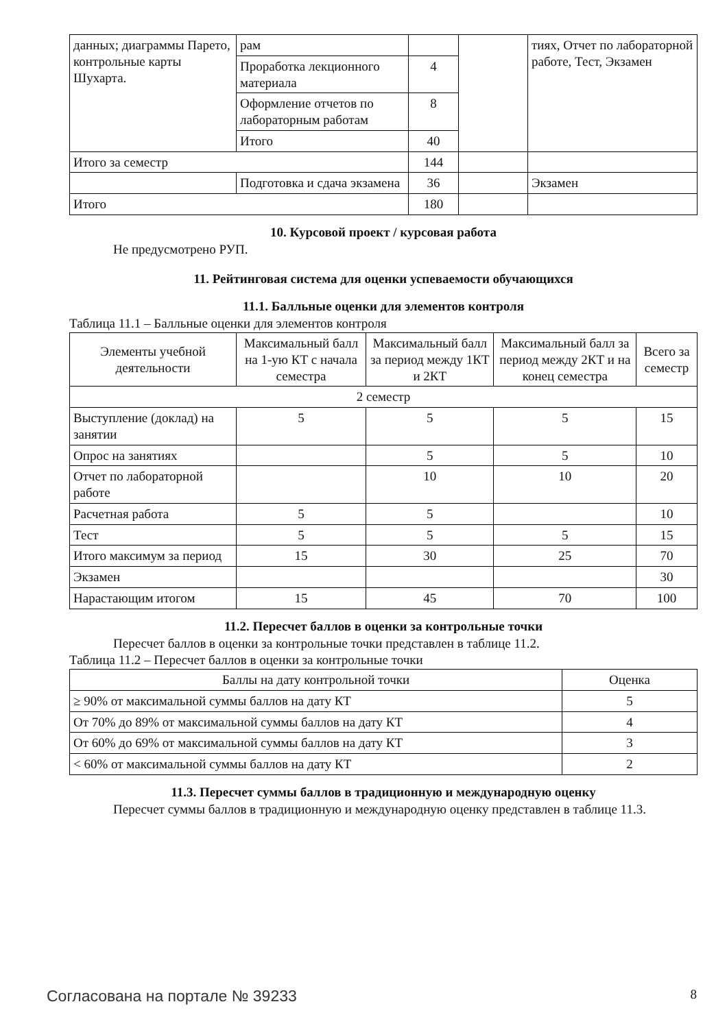| данных; диаграммы Парето, контрольные карты Шухарта. | рам | | | тиях, Отчет по лабораторной работе, Тест, Экзамен |
| | Проработка лекционного материала | 4 | | |
| | Оформление отчетов по лабораторным работам | 8 | | |
| | Итого | 40 | | |
| Итого за семестр | | 144 | | |
| | Подготовка и сдача экзамена | 36 | | Экзамен |
| Итого | | 180 | | |
10. Курсовой проект / курсовая работа
Не предусмотрено РУП.
11. Рейтинговая система для оценки успеваемости обучающихся
11.1. Балльные оценки для элементов контроля
Таблица 11.1 – Балльные оценки для элементов контроля
| Элементы учебной деятельности | Максимальный балл на 1-ую КТ с начала семестра | Максимальный балл за период между 1КТ и 2КТ | Максимальный балл за период между 2КТ и на конец семестра | Всего за семестр |
| --- | --- | --- | --- | --- |
| 2 семестр | | | | |
| Выступление (доклад) на занятии | 5 | 5 | 5 | 15 |
| Опрос на занятиях | | 5 | 5 | 10 |
| Отчет по лабораторной работе | | 10 | 10 | 20 |
| Расчетная работа | 5 | 5 | | 10 |
| Тест | 5 | 5 | 5 | 15 |
| Итого максимум за период | 15 | 30 | 25 | 70 |
| Экзамен | | | | 30 |
| Нарастающим итогом | 15 | 45 | 70 | 100 |
11.2. Пересчет баллов в оценки за контрольные точки
Пересчет баллов в оценки за контрольные точки представлен в таблице 11.2.
Таблица 11.2 – Пересчет баллов в оценки за контрольные точки
| Баллы на дату контрольной точки | Оценка |
| --- | --- |
| ≥ 90% от максимальной суммы баллов на дату КТ | 5 |
| От 70% до 89% от максимальной суммы баллов на дату КТ | 4 |
| От 60% до 69% от максимальной суммы баллов на дату КТ | 3 |
| < 60% от максимальной суммы баллов на дату КТ | 2 |
11.3. Пересчет суммы баллов в традиционную и международную оценку
Пересчет суммы баллов в традиционную и международную оценку представлен в таблице 11.3.
Согласована на портале № 39233 8